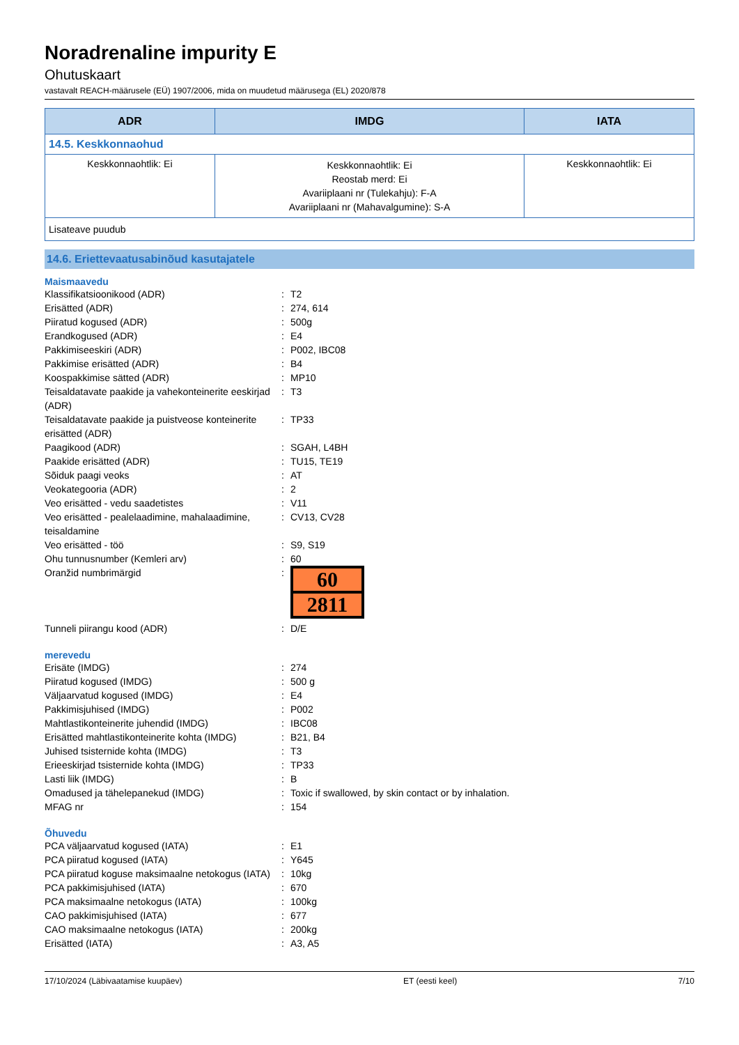Noradrenaline impurity E
Ohutuskaart
vastavalt REACH-määrusele (EÜ) 1907/2006, mida on muudetud määrusega (EL) 2020/878
| ADR | IMDG | IATA |
| --- | --- | --- |
| 14.5. Keskkonnaohud | | |
| Keskkonnaohtlik: Ei | Keskkonnaohtlik: Ei Reostab merd: Ei Avariiplaani nr (Tulekahju): F-A Avariiplaani nr (Mahavalgumine): S-A | Keskkonnaohtlik: Ei |
| Lisateave puudub | | |
14.6. Eriettevaatusabinõud kasutajatele
Maismaavedu
Klassifikatsioonikood (ADR): T2
Erisätted (ADR): 274, 614
Piiratud kogused (ADR): 500g
Erandkogused (ADR): E4
Pakkimiseeskiri (ADR): P002, IBC08
Pakkimise erisätted (ADR): B4
Koospakkimise sätted (ADR): MP10
Teisaldatavate paakide ja vahekonteinerite eeskirjad (ADR): T3
Teisaldatavate paakide ja puistveose konteinerite erisätted (ADR): TP33
Paagikood (ADR): SGAH, L4BH
Paakide erisätted (ADR): TU15, TE19
Sõiduk paagi veoks: AT
Veokategooria (ADR): 2
Veo erisätted - vedu saadetistes: V11
Veo erisätted - pealelaadimine, mahalaadimine, teisaldamine: CV13, CV28
Veo erisätted - töö: S9, S19
Ohu tunnusnumber (Kemleri arv): 60
Oranžid numbrimärgid:
60
2811
Tunneli piirangu kood (ADR): D/E
merevedu
Erisäte (IMDG): 274
Piiratud kogused (IMDG): 500 g
Väljaarvatud kogused (IMDG): E4
Pakkimisjuhised (IMDG): P002
Mahtlastikonteinerite juhendid (IMDG): IBC08
Erisätted mahtlastikonteinerite kohta (IMDG): B21, B4
Juhised tsisternide kohta (IMDG): T3
Erieeskirjad tsisternide kohta (IMDG): TP33
Lasti liik (IMDG): B
Omadused ja tähelepanekud (IMDG): Toxic if swallowed, by skin contact or by inhalation.
MFAG nr: 154
Õhuvedu
PCA väljaarvatud kogused (IATA): E1
PCA piiratud kogused (IATA): Y645
PCA piiratud koguse maksimaalne netokogus (IATA): 10kg
PCA pakkimisjuhised (IATA): 670
PCA maksimaalne netokogus (IATA): 100kg
CAO pakkimisjuhised (IATA): 677
CAO maksimaalne netokogus (IATA): 200kg
Erisätted (IATA): A3, A5
17/10/2024 (Läbivaatamise kuupäev) ET (eesti keel) 7/10